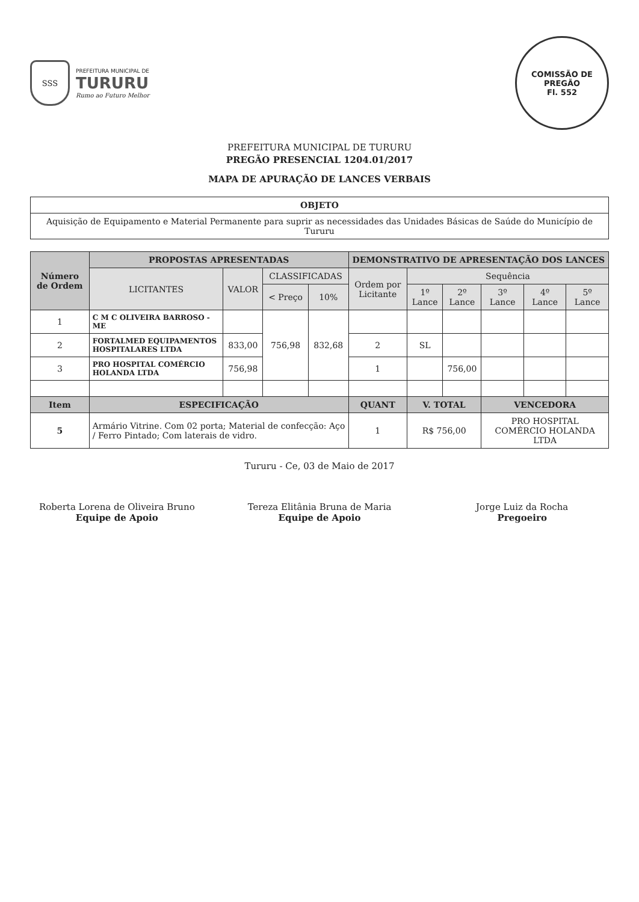SSS
PREFEITURA MUNICIPAL DE
TURURU
Rumo ao Futuro Melhor
COMISSÃO DE PREGÃO
Fl. 552
PREFEITURA MUNICIPAL DE TURURU
PREGÃO PRESENCIAL 1204.01/2017
MAPA DE APURAÇÃO DE LANCES VERBAIS
| OBJETO |
| --- |
| Aquisição de Equipamento e Material Permanente para suprir as necessidades das Unidades Básicas de Saúde do Município de Tururu |
| Número de Ordem | PROPOSTAS APRESENTADAS | | | | DEMONSTRATIVO DE APRESENTAÇÃO DOS LANCES | | | | | |
| --- | --- | --- | --- | --- | --- | --- | --- | --- | --- | --- |
| | LICITANTES | VALOR | CLASSIFICADAS | | Ordem por Licitante | Sequência | | | | |
| | | | < Preço | 10% | | 1º Lance | 2º Lance | 3º Lance | 4º Lance | 5º Lance |
| 1 | C M C OLIVEIRA BARROSO - ME | | 756,98 | 832,68 | | | | | | |
| 2 | FORTALMED EQUIPAMENTOS HOSPITALARES LTDA | 833,00 | | | 2 | SL | | | | |
| 3 | PRO HOSPITAL COMÉRCIO HOLANDA LTDA | 756,98 | | | 1 | | 756,00 | | | |
| Item | ESPECIFICAÇÃO | | | | QUANT | V. TOTAL | | VENCEDORA | | |
| 5 | Armário Vitrine. Com 02 porta; Material de confecção: Aço / Ferro Pintado; Com laterais de vidro. | | | | 1 | R$ 756,00 | | PRO HOSPITAL COMÉRCIO HOLANDA LTDA | | |
Tururu - Ce, 03 de Maio de 2017
Roberta Lorena de Oliveira Bruno
Equipe de Apoio
Tereza Elitânia Bruna de Maria
Equipe de Apoio
Jorge Luiz da Rocha
Pregoeiro